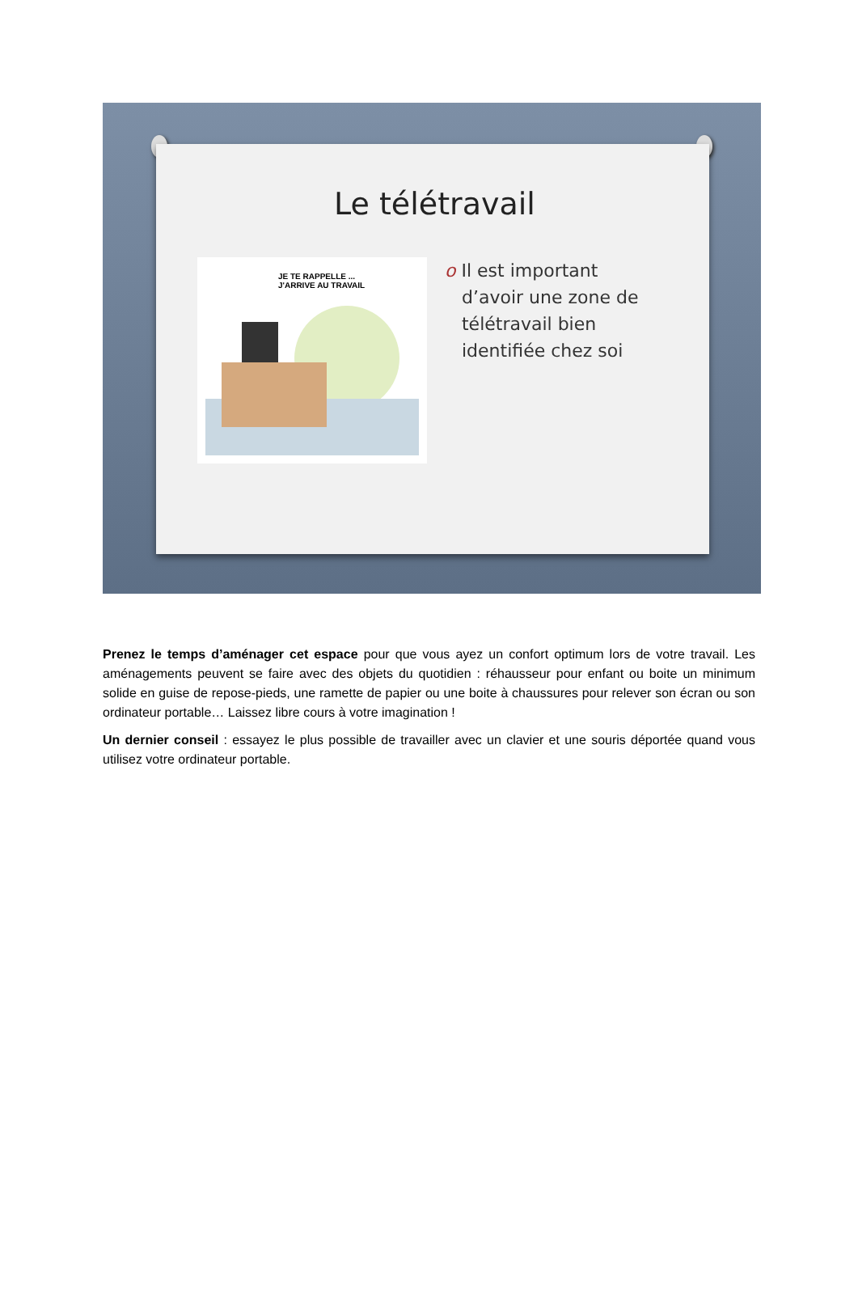Le télétravail
JE TE RAPPELLE ...
J'ARRIVE AU TRAVAIL
o Il est important
d’avoir une zone de
télétravail bien
identifiée chez soi
Prenez le temps d’aménager cet espace pour que vous ayez un confort optimum lors de votre travail. Les aménagements peuvent se faire avec des objets du quotidien : réhausseur pour enfant ou boite un minimum solide en guise de repose-pieds, une ramette de papier ou une boite à chaussures pour relever son écran ou son ordinateur portable… Laissez libre cours à votre imagination !
Un dernier conseil : essayez le plus possible de travailler avec un clavier et une souris déportée quand vous utilisez votre ordinateur portable.